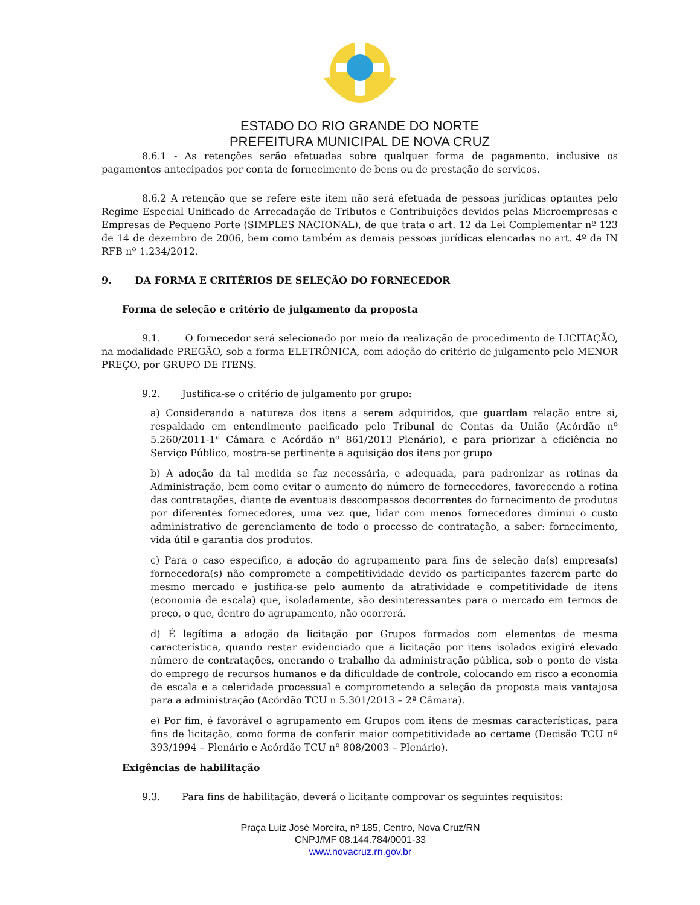ESTADO DO RIO GRANDE DO NORTE
PREFEITURA MUNICIPAL DE NOVA CRUZ
8.6.1 - As retenções serão efetuadas sobre qualquer forma de pagamento, inclusive os pagamentos antecipados por conta de fornecimento de bens ou de prestação de serviços.
8.6.2 A retenção que se refere este item não será efetuada de pessoas jurídicas optantes pelo Regime Especial Unificado de Arrecadação de Tributos e Contribuições devidos pelas Microempresas e Empresas de Pequeno Porte (SIMPLES NACIONAL), de que trata o art. 12 da Lei Complementar nº 123 de 14 de dezembro de 2006, bem como também as demais pessoas jurídicas elencadas no art. 4º da IN RFB nº 1.234/2012.
9. DA FORMA E CRITÉRIOS DE SELEÇÃO DO FORNECEDOR
Forma de seleção e critério de julgamento da proposta
9.1. O fornecedor será selecionado por meio da realização de procedimento de LICITAÇÃO, na modalidade PREGÃO, sob a forma ELETRÔNICA, com adoção do critério de julgamento pelo MENOR PREÇO, por GRUPO DE ITENS.
9.2. Justifica-se o critério de julgamento por grupo:
a) Considerando a natureza dos itens a serem adquiridos, que guardam relação entre si, respaldado em entendimento pacificado pelo Tribunal de Contas da União (Acórdão nº 5.260/2011-1ª Câmara e Acórdão nº 861/2013 Plenário), e para priorizar a eficiência no Serviço Público, mostra-se pertinente a aquisição dos itens por grupo
b) A adoção da tal medida se faz necessária, e adequada, para padronizar as rotinas da Administração, bem como evitar o aumento do número de fornecedores, favorecendo a rotina das contratações, diante de eventuais descompassos decorrentes do fornecimento de produtos por diferentes fornecedores, uma vez que, lidar com menos fornecedores diminui o custo administrativo de gerenciamento de todo o processo de contratação, a saber: fornecimento, vida útil e garantia dos produtos.
c) Para o caso específico, a adoção do agrupamento para fins de seleção da(s) empresa(s) fornecedora(s) não compromete a competitividade devido os participantes fazerem parte do mesmo mercado e justifica-se pelo aumento da atratividade e competitividade de itens (economia de escala) que, isoladamente, são desinteressantes para o mercado em termos de preço, o que, dentro do agrupamento, não ocorrerá.
d) É legítima a adoção da licitação por Grupos formados com elementos de mesma característica, quando restar evidenciado que a licitação por itens isolados exigirá elevado número de contratações, onerando o trabalho da administração pública, sob o ponto de vista do emprego de recursos humanos e da dificuldade de controle, colocando em risco a economia de escala e a celeridade processual e comprometendo a seleção da proposta mais vantajosa para a administração (Acórdão TCU n 5.301/2013 – 2ª Câmara).
e) Por fim, é favorável o agrupamento em Grupos com itens de mesmas características, para fins de licitação, como forma de conferir maior competitividade ao certame (Decisão TCU nº 393/1994 – Plenário e Acórdão TCU nº 808/2003 – Plenário).
Exigências de habilitação
9.3. Para fins de habilitação, deverá o licitante comprovar os seguintes requisitos:
Praça Luiz José Moreira, nº 185, Centro, Nova Cruz/RN
CNPJ/MF 08.144.784/0001-33
www.novacruz.rn.gov.br